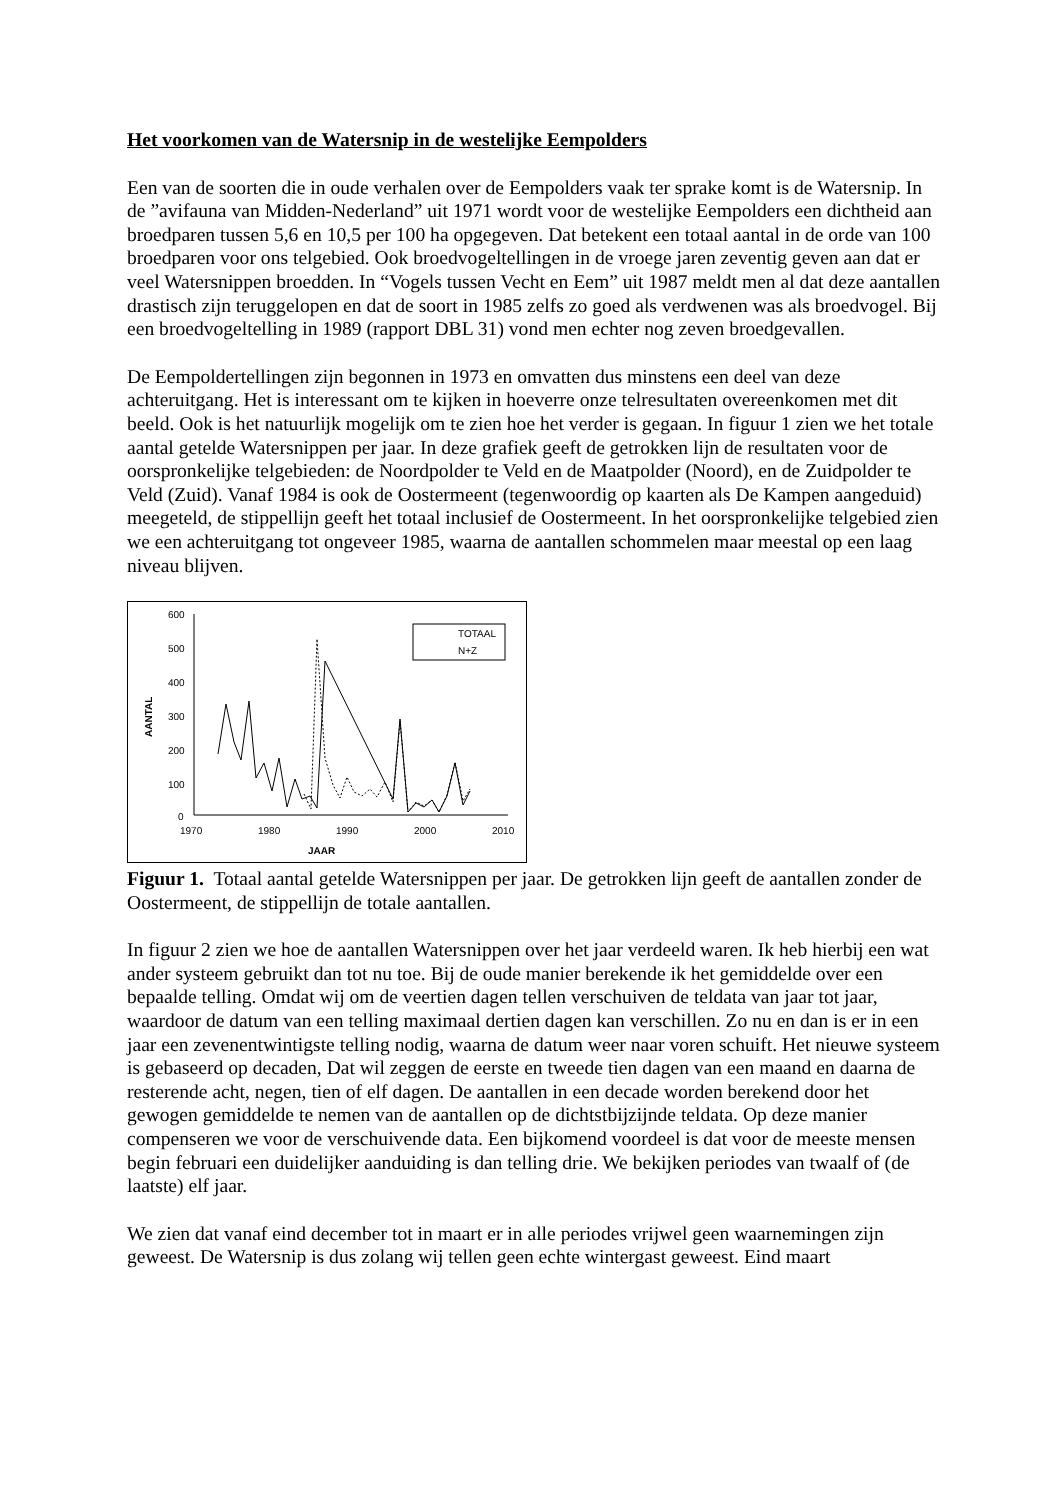Het voorkomen van de Watersnip in de westelijke Eempolders
Een van de soorten die in oude verhalen over de Eempolders vaak ter sprake komt is de Watersnip. In de ”avifauna van Midden-Nederland” uit 1971 wordt voor de westelijke Eempolders een dichtheid aan broedparen tussen 5,6 en 10,5 per 100 ha opgegeven. Dat betekent een totaal aantal in de orde van 100 broedparen voor ons telgebied. Ook broedvogeltellingen in de vroege jaren zeventig geven aan dat er veel Watersnippen broedden. In “Vogels tussen Vecht en Eem” uit 1987 meldt men al dat deze aantallen drastisch zijn teruggelopen en dat de soort in 1985 zelfs zo goed als verdwenen was als broedvogel. Bij een broedvogeltelling in 1989 (rapport DBL 31) vond men echter nog zeven broedgevallen.
De Eempoldertellingen zijn begonnen in 1973 en omvatten dus minstens een deel van deze achteruitgang. Het is interessant om te kijken in hoeverre onze telresultaten overeenkomen met dit beeld. Ook is het natuurlijk mogelijk om te zien hoe het verder is gegaan. In figuur 1 zien we het totale aantal getelde Watersnippen per jaar. In deze grafiek geeft de getrokken lijn de resultaten voor de oorspronkelijke telgebieden: de Noordpolder te Veld en de Maatpolder (Noord), en de Zuidpolder te Veld (Zuid). Vanaf 1984 is ook de Oostermeent (tegenwoordig op kaarten als De Kampen aangeduid) meegeteld, de stippellijn geeft het totaal inclusief de Oostermeent. In het oorspronkelijke telgebied zien we een achteruitgang tot ongeveer 1985, waarna de aantallen schommelen maar meestal op een laag niveau blijven.
600
500
400
300
200
100
0
1970
1980
1990
2000
2010
JAAR
AANTAL
TOTAAL
N+Z
Figuur 1. Totaal aantal getelde Watersnippen per jaar. De getrokken lijn geeft de aantallen zonder de Oostermeent, de stippellijn de totale aantallen.
In figuur 2 zien we hoe de aantallen Watersnippen over het jaar verdeeld waren. Ik heb hierbij een wat ander systeem gebruikt dan tot nu toe. Bij de oude manier berekende ik het gemiddelde over een bepaalde telling. Omdat wij om de veertien dagen tellen verschuiven de teldata van jaar tot jaar, waardoor de datum van een telling maximaal dertien dagen kan verschillen. Zo nu en dan is er in een jaar een zevenentwintigste telling nodig, waarna de datum weer naar voren schuift. Het nieuwe systeem is gebaseerd op decaden, Dat wil zeggen de eerste en tweede tien dagen van een maand en daarna de resterende acht, negen, tien of elf dagen. De aantallen in een decade worden berekend door het gewogen gemiddelde te nemen van de aantallen op de dichtstbijzijnde teldata. Op deze manier compenseren we voor de verschuivende data. Een bijkomend voordeel is dat voor de meeste mensen begin februari een duidelijker aanduiding is dan telling drie. We bekijken periodes van twaalf of (de laatste) elf jaar.
We zien dat vanaf eind december tot in maart er in alle periodes vrijwel geen waarnemingen zijn geweest. De Watersnip is dus zolang wij tellen geen echte wintergast geweest. Eind maart